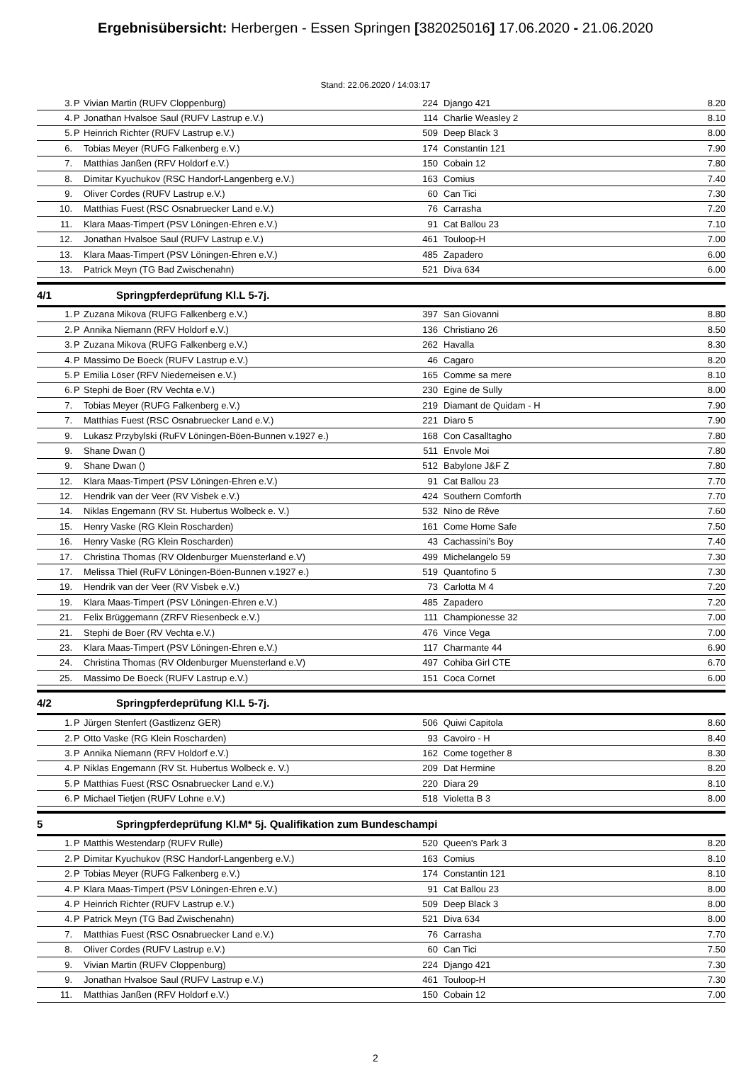Ergebnisübersicht: Herbergen - Essen Springen [382025016] 17.06.2020 - 21.06.2020
Stand: 22.06.2020 / 14:03:17
| 3. | P | Vivian Martin (RUFV Cloppenburg) | 224 | Django 421 | 8.20 |
| 4. | P | Jonathan Hvalsoe Saul (RUFV Lastrup e.V.) | 114 | Charlie Weasley 2 | 8.10 |
| 5. | P | Heinrich Richter (RUFV Lastrup e.V.) | 509 | Deep Black 3 | 8.00 |
| 6. | | Tobias Meyer (RUFG Falkenberg e.V.) | 174 | Constantin 121 | 7.90 |
| 7. | | Matthias Janßen (RFV Holdorf e.V.) | 150 | Cobain 12 | 7.80 |
| 8. | | Dimitar Kyuchukov (RSC Handorf-Langenberg e.V.) | 163 | Comius | 7.40 |
| 9. | | Oliver Cordes (RUFV Lastrup e.V.) | 60 | Can Tici | 7.30 |
| 10. | | Matthias Fuest (RSC Osnabruecker Land e.V.) | 76 | Carrasha | 7.20 |
| 11. | | Klara Maas-Timpert (PSV Löningen-Ehren e.V.) | 91 | Cat Ballou 23 | 7.10 |
| 12. | | Jonathan Hvalsoe Saul (RUFV Lastrup e.V.) | 461 | Touloop-H | 7.00 |
| 13. | | Klara Maas-Timpert (PSV Löningen-Ehren e.V.) | 485 | Zapadero | 6.00 |
| 13. | | Patrick Meyn (TG Bad Zwischenahn) | 521 | Diva 634 | 6.00 |
4/1 Springpferdeprüfung Kl.L 5-7j.
| 1. | P | Zuzana Mikova (RUFG Falkenberg e.V.) | 397 | San Giovanni | 8.80 |
| 2. | P | Annika Niemann (RFV Holdorf e.V.) | 136 | Christiano 26 | 8.50 |
| 3. | P | Zuzana Mikova (RUFG Falkenberg e.V.) | 262 | Havalla | 8.30 |
| 4. | P | Massimo De Boeck (RUFV Lastrup e.V.) | 46 | Cagaro | 8.20 |
| 5. | P | Emilia Löser (RFV Niederneisen e.V.) | 165 | Comme sa mere | 8.10 |
| 6. | P | Stephi de Boer (RV Vechta e.V.) | 230 | Egine de Sully | 8.00 |
| 7. | | Tobias Meyer (RUFG Falkenberg e.V.) | 219 | Diamant de Quidam - H | 7.90 |
| 7. | | Matthias Fuest (RSC Osnabruecker Land e.V.) | 221 | Diaro 5 | 7.90 |
| 9. | | Lukasz Przybylski (RuFV Löningen-Böen-Bunnen v.1927 e.) | 168 | Con Casalltagho | 7.80 |
| 9. | | Shane Dwan () | 511 | Envole Moi | 7.80 |
| 9. | | Shane Dwan () | 512 | Babylone J&F Z | 7.80 |
| 12. | | Klara Maas-Timpert (PSV Löningen-Ehren e.V.) | 91 | Cat Ballou 23 | 7.70 |
| 12. | | Hendrik van der Veer (RV Visbek e.V.) | 424 | Southern Comforth | 7.70 |
| 14. | | Niklas Engemann (RV St. Hubertus Wolbeck e. V.) | 532 | Nino de Rêve | 7.60 |
| 15. | | Henry Vaske (RG Klein Roscharden) | 161 | Come Home Safe | 7.50 |
| 16. | | Henry Vaske (RG Klein Roscharden) | 43 | Cachassini's Boy | 7.40 |
| 17. | | Christina Thomas (RV Oldenburger Muensterland e.V) | 499 | Michelangelo 59 | 7.30 |
| 17. | | Melissa Thiel (RuFV Löningen-Böen-Bunnen v.1927 e.) | 519 | Quantofino 5 | 7.30 |
| 19. | | Hendrik van der Veer (RV Visbek e.V.) | 73 | Carlotta M 4 | 7.20 |
| 19. | | Klara Maas-Timpert (PSV Löningen-Ehren e.V.) | 485 | Zapadero | 7.20 |
| 21. | | Felix Brüggemann (ZRFV Riesenbeck e.V.) | 111 | Championesse 32 | 7.00 |
| 21. | | Stephi de Boer (RV Vechta e.V.) | 476 | Vince Vega | 7.00 |
| 23. | | Klara Maas-Timpert (PSV Löningen-Ehren e.V.) | 117 | Charmante 44 | 6.90 |
| 24. | | Christina Thomas (RV Oldenburger Muensterland e.V) | 497 | Cohiba Girl CTE | 6.70 |
| 25. | | Massimo De Boeck (RUFV Lastrup e.V.) | 151 | Coca Cornet | 6.00 |
4/2 Springpferdeprüfung Kl.L 5-7j.
| 1. | P | Jürgen Stenfert (Gastlizenz GER) | 506 | Quiwi Capitola | 8.60 |
| 2. | P | Otto Vaske (RG Klein Roscharden) | 93 | Cavoiro - H | 8.40 |
| 3. | P | Annika Niemann (RFV Holdorf e.V.) | 162 | Come together 8 | 8.30 |
| 4. | P | Niklas Engemann (RV St. Hubertus Wolbeck e. V.) | 209 | Dat Hermine | 8.20 |
| 5. | P | Matthias Fuest (RSC Osnabruecker Land e.V.) | 220 | Diara 29 | 8.10 |
| 6. | P | Michael Tietjen (RUFV Lohne e.V.) | 518 | Violetta B 3 | 8.00 |
5 Springpferdeprüfung Kl.M* 5j. Qualifikation zum Bundeschampi
| 1. | P | Matthis Westendarp (RUFV Rulle) | 520 | Queen's Park 3 | 8.20 |
| 2. | P | Dimitar Kyuchukov (RSC Handorf-Langenberg e.V.) | 163 | Comius | 8.10 |
| 2. | P | Tobias Meyer (RUFG Falkenberg e.V.) | 174 | Constantin 121 | 8.10 |
| 4. | P | Klara Maas-Timpert (PSV Löningen-Ehren e.V.) | 91 | Cat Ballou 23 | 8.00 |
| 4. | P | Heinrich Richter (RUFV Lastrup e.V.) | 509 | Deep Black 3 | 8.00 |
| 4. | P | Patrick Meyn (TG Bad Zwischenahn) | 521 | Diva 634 | 8.00 |
| 7. | | Matthias Fuest (RSC Osnabruecker Land e.V.) | 76 | Carrasha | 7.70 |
| 8. | | Oliver Cordes (RUFV Lastrup e.V.) | 60 | Can Tici | 7.50 |
| 9. | | Vivian Martin (RUFV Cloppenburg) | 224 | Django 421 | 7.30 |
| 9. | | Jonathan Hvalsoe Saul (RUFV Lastrup e.V.) | 461 | Touloop-H | 7.30 |
| 11. | | Matthias Janßen (RFV Holdorf e.V.) | 150 | Cobain 12 | 7.00 |
2